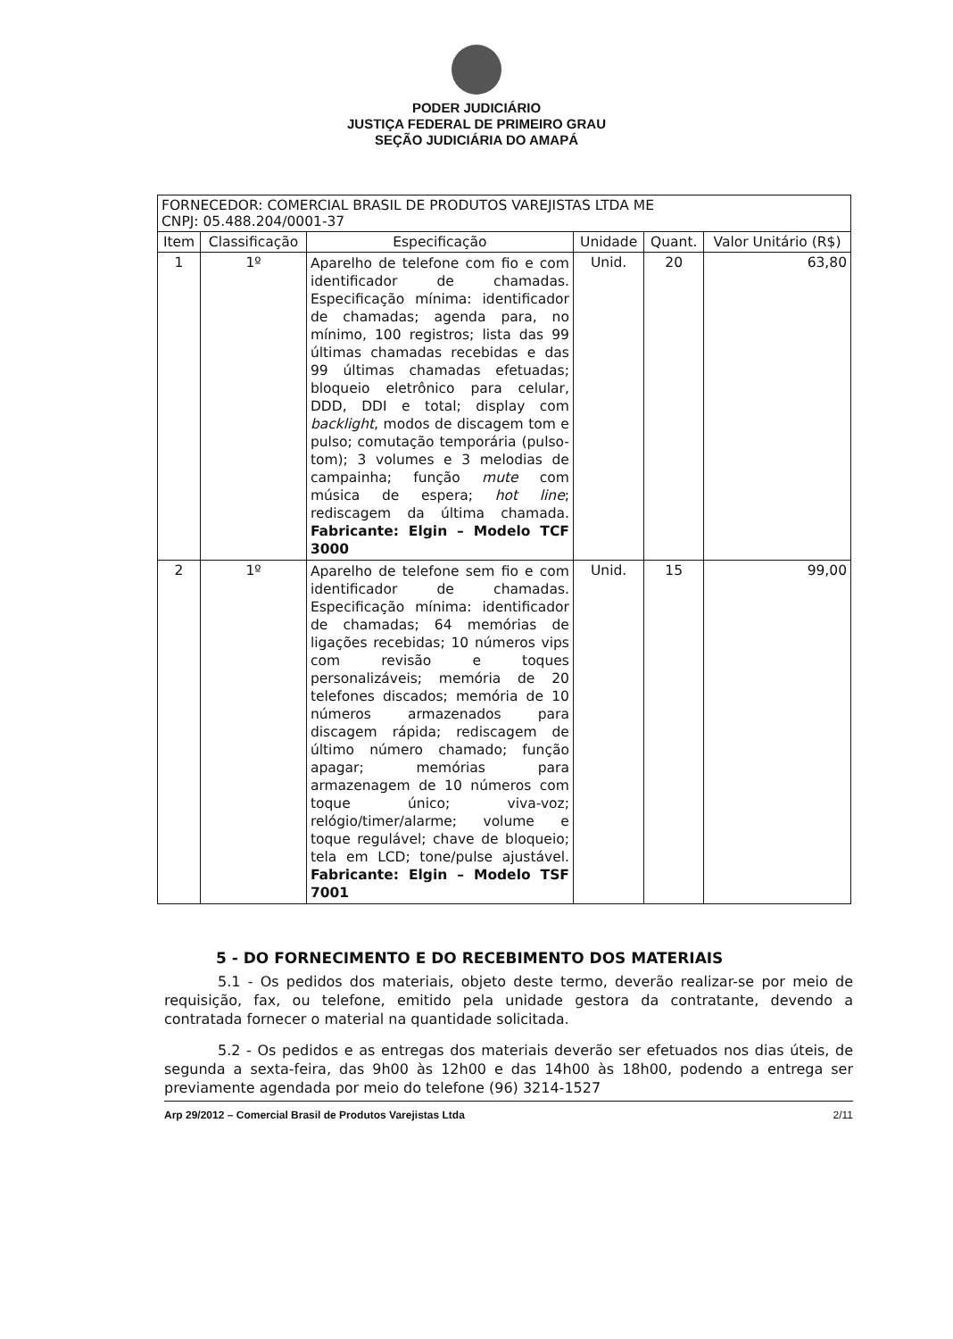PODER JUDICIÁRIO
JUSTIÇA FEDERAL DE PRIMEIRO GRAU
SEÇÃO JUDICIÁRIA DO AMAPÁ
| FORNECEDOR: COMERCIAL BRASIL DE PRODUTOS VAREJISTAS LTDA ME CNPJ: 05.488.204/0001-37 | | | | | |
| Item | Classificação | Especificação | Unidade | Quant. | Valor Unitário (R$) |
| 1 | 1º | Aparelho de telefone com fio e com identificador de chamadas. Especificação mínima: identificador de chamadas; agenda para, no mínimo, 100 registros; lista das 99 últimas chamadas recebidas e das 99 últimas chamadas efetuadas; bloqueio eletrônico para celular, DDD, DDI e total; display com backlight , modos de discagem tom e pulso; comutação temporária (pulso-tom); 3 volumes e 3 melodias de campainha; função mute com música de espera; hot line ; rediscagem da última chamada. Fabricante: Elgin – Modelo TCF 3000 | Unid. | 20 | 63,80 |
| 2 | 1º | Aparelho de telefone sem fio e com identificador de chamadas. Especificação mínima: identificador de chamadas; 64 memórias de ligações recebidas; 10 números vips com revisão e toques personalizáveis; memória de 20 telefones discados; memória de 10 números armazenados para discagem rápida; rediscagem de último número chamado; função apagar; memórias para armazenagem de 10 números com toque único; viva-voz; relógio/timer/alarme; volume e toque regulável; chave de bloqueio; tela em LCD; tone/pulse ajustável. Fabricante: Elgin – Modelo TSF 7001 | Unid. | 15 | 99,00 |
5 - DO FORNECIMENTO E DO RECEBIMENTO DOS MATERIAIS
5.1 - Os pedidos dos materiais, objeto deste termo, deverão realizar-se por meio de requisição, fax, ou telefone, emitido pela unidade gestora da contratante, devendo a contratada fornecer o material na quantidade solicitada.
5.2 - Os pedidos e as entregas dos materiais deverão ser efetuados nos dias úteis, de segunda a sexta-feira, das 9h00 às 12h00 e das 14h00 às 18h00, podendo a entrega ser previamente agendada por meio do telefone (96) 3214-1527
Arp 29/2012 – Comercial Brasil de Produtos Varejistas Ltda 2/11